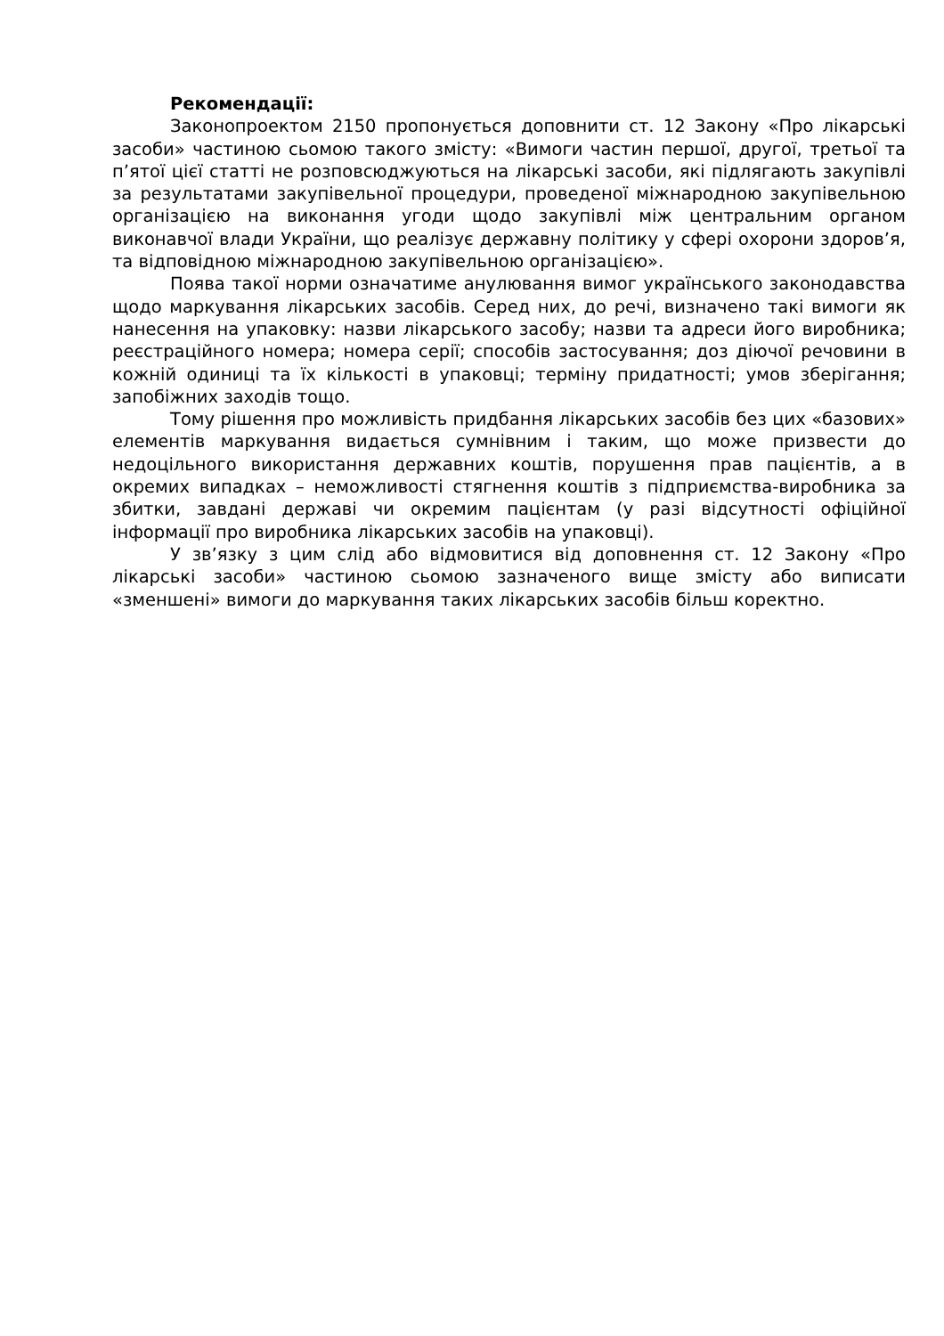Рекомендації:
Законопроектом 2150 пропонується доповнити ст. 12 Закону «Про лікарські засоби» частиною сьомою такого змісту: «Вимоги частин першої, другої, третьої та п’ятої цієї статті не розповсюджуються на лікарські засоби, які підлягають закупівлі за результатами закупівельної процедури, проведеної міжнародною закупівельною організацією на виконання угоди щодо закупівлі між центральним органом виконавчої влади України, що реалізує державну політику у сфері охорони здоров’я, та відповідною міжнародною закупівельною організацією».
Поява такої норми означатиме анулювання вимог українського законодавства щодо маркування лікарських засобів. Серед них, до речі, визначено такі вимоги як нанесення на упаковку: назви лікарського засобу; назви та адреси його виробника; реєстраційного номера; номера серії; способів застосування; доз діючої речовини в кожній одиниці та їх кількості в упаковці; терміну придатності; умов зберігання; запобіжних заходів тощо.
Тому рішення про можливість придбання лікарських засобів без цих «базових» елементів маркування видається сумнівним і таким, що може призвести до недоцільного використання державних коштів, порушення прав пацієнтів, а в окремих випадках – неможливості стягнення коштів з підприємства-виробника за збитки, завдані державі чи окремим пацієнтам (у разі відсутності офіційної інформації про виробника лікарських засобів на упаковці).
У зв’язку з цим слід або відмовитися від доповнення ст. 12 Закону «Про лікарські засоби» частиною сьомою зазначеного вище змісту або виписати «зменшені» вимоги до маркування таких лікарських засобів більш коректно.